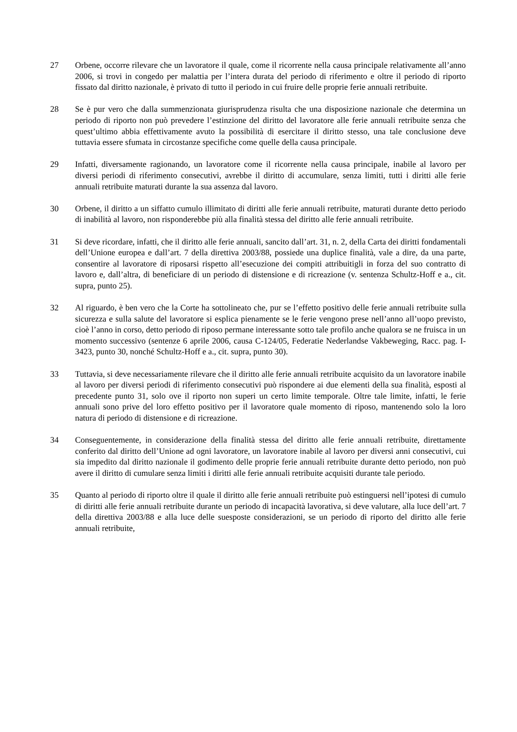27 Orbene, occorre rilevare che un lavoratore il quale, come il ricorrente nella causa principale relativamente all’anno 2006, si trovi in congedo per malattia per l’intera durata del periodo di riferimento e oltre il periodo di riporto fissato dal diritto nazionale, è privato di tutto il periodo in cui fruire delle proprie ferie annuali retribuite.
28 Se è pur vero che dalla summenzionata giurisprudenza risulta che una disposizione nazionale che determina un periodo di riporto non può prevedere l’estinzione del diritto del lavoratore alle ferie annuali retribuite senza che quest’ultimo abbia effettivamente avuto la possibilità di esercitare il diritto stesso, una tale conclusione deve tuttavia essere sfumata in circostanze specifiche come quelle della causa principale.
29 Infatti, diversamente ragionando, un lavoratore come il ricorrente nella causa principale, inabile al lavoro per diversi periodi di riferimento consecutivi, avrebbe il diritto di accumulare, senza limiti, tutti i diritti alle ferie annuali retribuite maturati durante la sua assenza dal lavoro.
30 Orbene, il diritto a un siffatto cumulo illimitato di diritti alle ferie annuali retribuite, maturati durante detto periodo di inabilità al lavoro, non risponderebbe più alla finalità stessa del diritto alle ferie annuali retribuite.
31 Si deve ricordare, infatti, che il diritto alle ferie annuali, sancito dall’art. 31, n. 2, della Carta dei diritti fondamentali dell’Unione europea e dall’art. 7 della direttiva 2003/88, possiede una duplice finalità, vale a dire, da una parte, consentire al lavoratore di riposarsi rispetto all’esecuzione dei compiti attribuitigli in forza del suo contratto di lavoro e, dall’altra, di beneficiare di un periodo di distensione e di ricreazione (v. sentenza Schultz-Hoff e a., cit. supra, punto 25).
32 Al riguardo, è ben vero che la Corte ha sottolineato che, pur se l’effetto positivo delle ferie annuali retribuite sulla sicurezza e sulla salute del lavoratore si esplica pienamente se le ferie vengono prese nell’anno all’uopo previsto, cioè l’anno in corso, detto periodo di riposo permane interessante sotto tale profilo anche qualora se ne fruisca in un momento successivo (sentenze 6 aprile 2006, causa C-124/05, Federatie Nederlandse Vakbeweging, Racc. pag. I-3423, punto 30, nonché Schultz-Hoff e a., cit. supra, punto 30).
33 Tuttavia, si deve necessariamente rilevare che il diritto alle ferie annuali retribuite acquisito da un lavoratore inabile al lavoro per diversi periodi di riferimento consecutivi può rispondere ai due elementi della sua finalità, esposti al precedente punto 31, solo ove il riporto non superi un certo limite temporale. Oltre tale limite, infatti, le ferie annuali sono prive del loro effetto positivo per il lavoratore quale momento di riposo, mantenendo solo la loro natura di periodo di distensione e di ricreazione.
34 Conseguentemente, in considerazione della finalità stessa del diritto alle ferie annuali retribuite, direttamente conferito dal diritto dell’Unione ad ogni lavoratore, un lavoratore inabile al lavoro per diversi anni consecutivi, cui sia impedito dal diritto nazionale il godimento delle proprie ferie annuali retribuite durante detto periodo, non può avere il diritto di cumulare senza limiti i diritti alle ferie annuali retribuite acquisiti durante tale periodo.
35 Quanto al periodo di riporto oltre il quale il diritto alle ferie annuali retribuite può estinguersi nell’ipotesi di cumulo di diritti alle ferie annuali retribuite durante un periodo di incapacità lavorativa, si deve valutare, alla luce dell’art. 7 della direttiva 2003/88 e alla luce delle suesposte considerazioni, se un periodo di riporto del diritto alle ferie annuali retribuite,